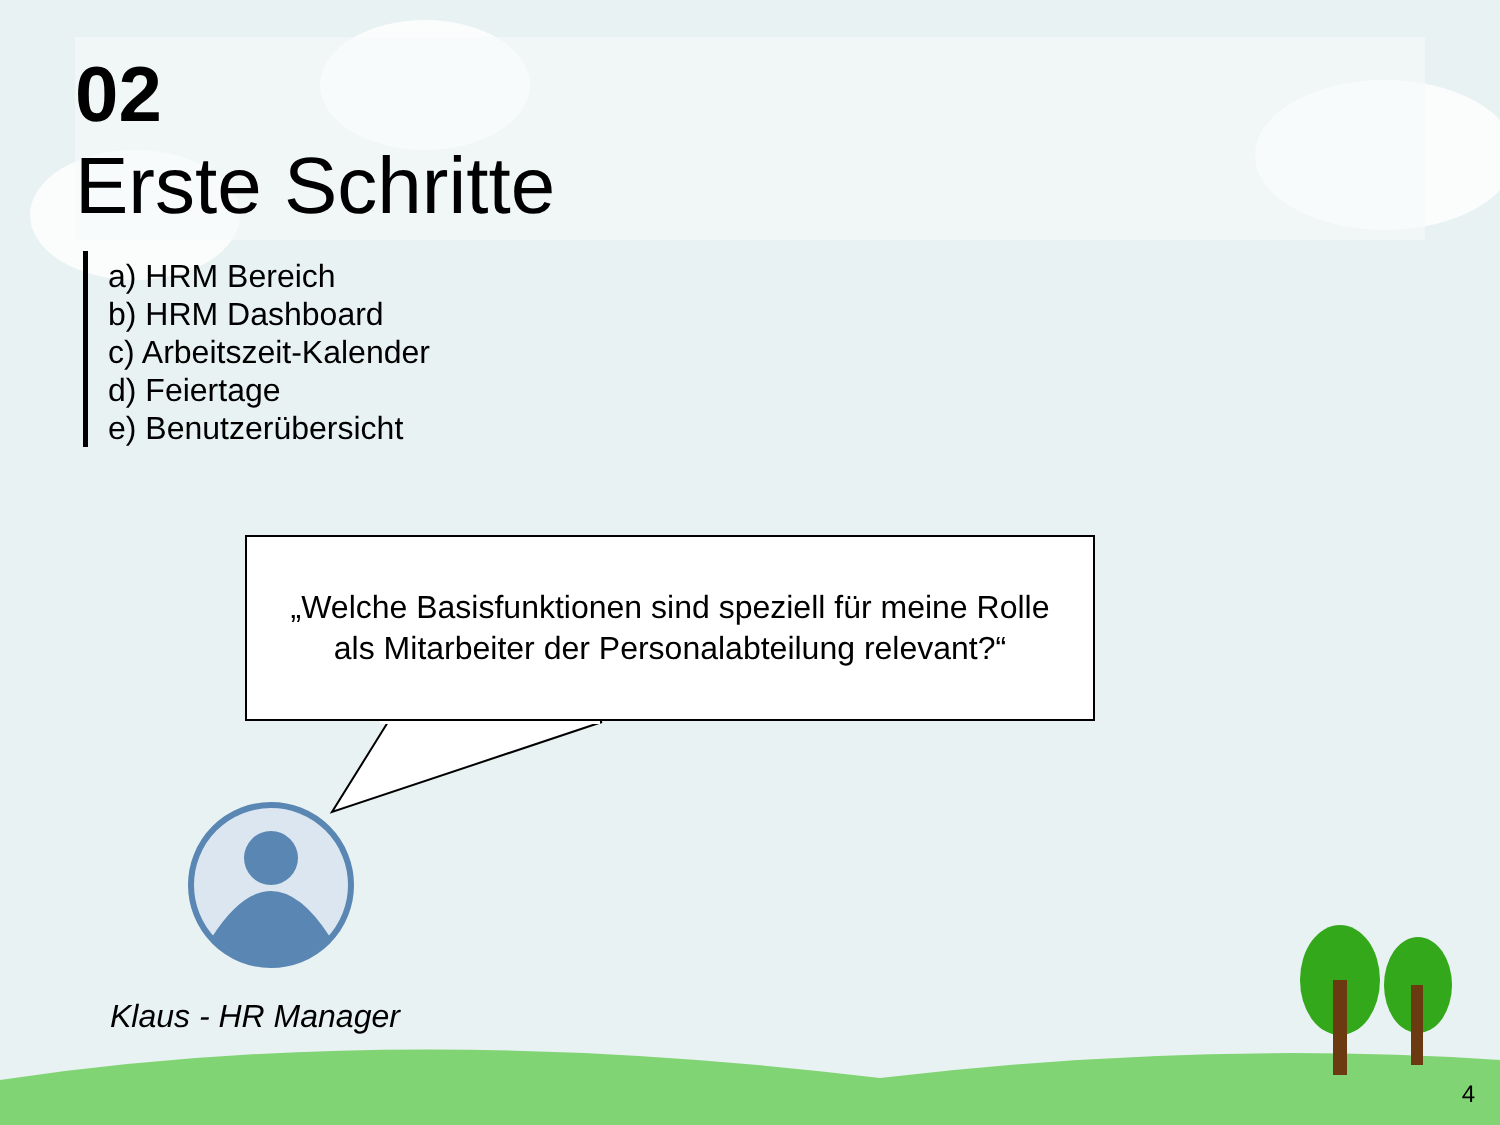02
Erste Schritte
a) HRM Bereich
b) HRM Dashboard
c) Arbeitszeit-Kalender
d) Feiertage
e) Benutzerübersicht
„Welche Basisfunktionen sind speziell für meine Rolle
als Mitarbeiter der Personalabteilung relevant?“
Klaus - HR Manager
4